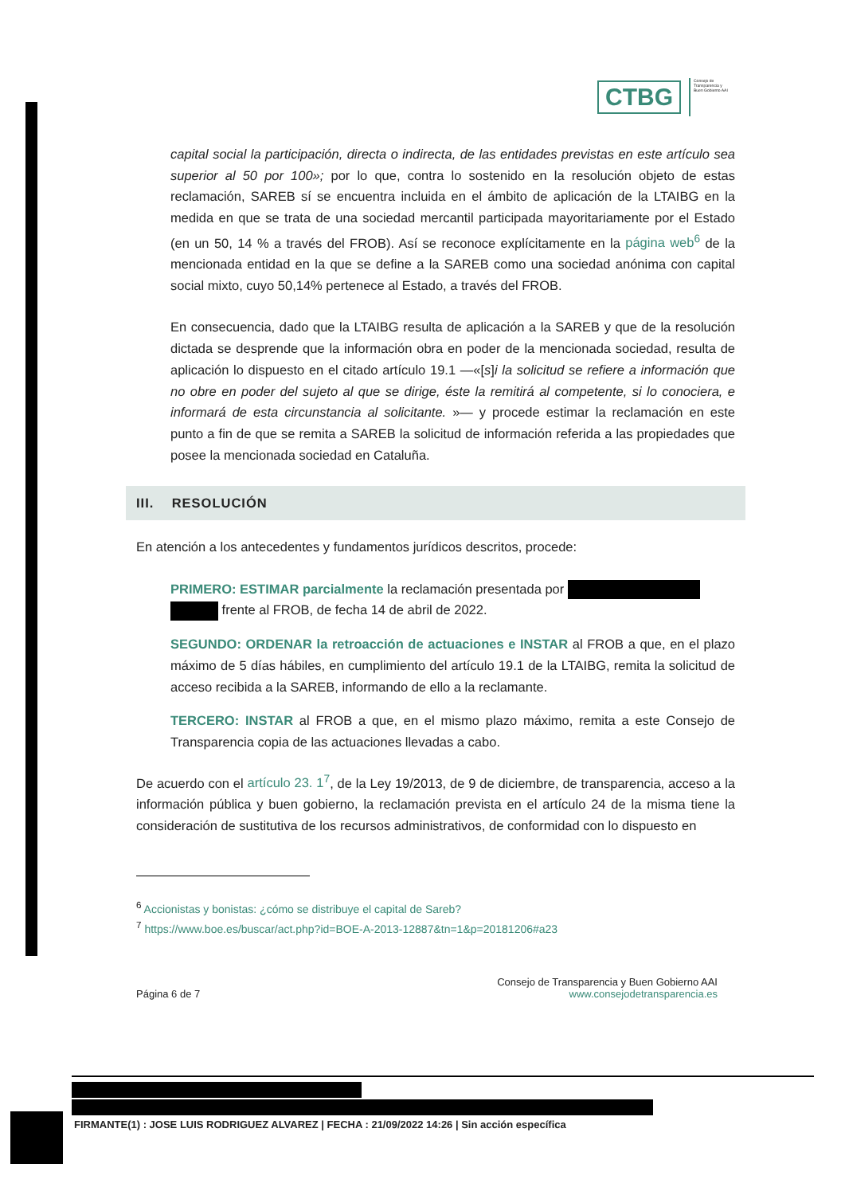CTBG
Consejo de
Transparencia y
Buen Gobierno AAI
capital social la participación, directa o indirecta, de las entidades previstas en este artículo sea superior al 50 por 100»; por lo que, contra lo sostenido en la resolución objeto de estas reclamación, SAREB sí se encuentra incluida en el ámbito de aplicación de la LTAIBG en la medida en que se trata de una sociedad mercantil participada mayoritariamente por el Estado (en un 50, 14 % a través del FROB). Así se reconoce explícitamente en la página web<sup>6</sup> de la mencionada entidad en la que se define a la SAREB como una sociedad anónima con capital social mixto, cuyo 50,14% pertenece al Estado, a través del FROB.
En consecuencia, dado que la LTAIBG resulta de aplicación a la SAREB y que de la resolución dictada se desprende que la información obra en poder de la mencionada sociedad, resulta de aplicación lo dispuesto en el citado artículo 19.1 —«[s]i la solicitud se refiere a información que no obre en poder del sujeto al que se dirige, éste la remitirá al competente, si lo conociera, e informará de esta circunstancia al solicitante. »— y procede estimar la reclamación en este punto a fin de que se remita a SAREB la solicitud de información referida a las propiedades que posee la mencionada sociedad en Cataluña.
III. RESOLUCIÓN
En atención a los antecedentes y fundamentos jurídicos descritos, procede:
PRIMERO: ESTIMAR parcialmente la reclamación presentada por
frente al FROB, de fecha 14 de abril de 2022.
SEGUNDO: ORDENAR la retroacción de actuaciones e INSTAR al FROB a que, en el plazo máximo de 5 días hábiles, en cumplimiento del artículo 19.1 de la LTAIBG, remita la solicitud de acceso recibida a la SAREB, informando de ello a la reclamante.
TERCERO: INSTAR al FROB a que, en el mismo plazo máximo, remita a este Consejo de Transparencia copia de las actuaciones llevadas a cabo.
De acuerdo con el artículo 23. 1<sup>7</sup>, de la Ley 19/2013, de 9 de diciembre, de transparencia, acceso a la información pública y buen gobierno, la reclamación prevista en el artículo 24 de la misma tiene la consideración de sustitutiva de los recursos administrativos, de conformidad con lo dispuesto en
<sup>6</sup> Accionistas y bonistas: ¿cómo se distribuye el capital de Sareb?
<sup>7</sup> https://www.boe.es/buscar/act.php?id=BOE-A-2013-12887&tn=1&p=20181206#a23
Página 6 de 7
Consejo de Transparencia y Buen Gobierno AAI
www.consejodetransparencia.es
FIRMANTE(1) : JOSE LUIS RODRIGUEZ ALVAREZ | FECHA : 21/09/2022 14:26 | Sin acción específica